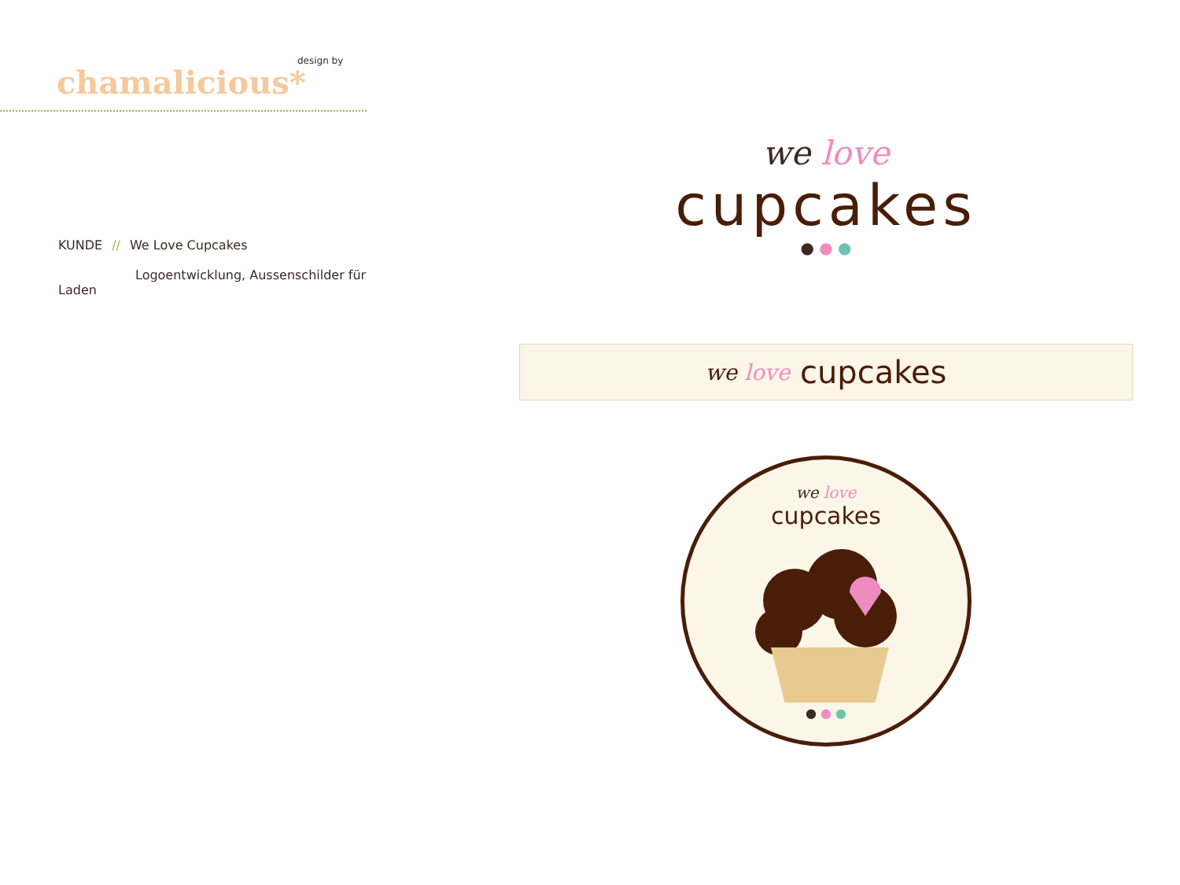design by
chamalicious*
KUNDE // We Love Cupcakes
Logoentwicklung, Aussenschilder für Laden
we love
cupcakes
● ● ●
we love cupcakes
we love
cupcakes
● ● ●